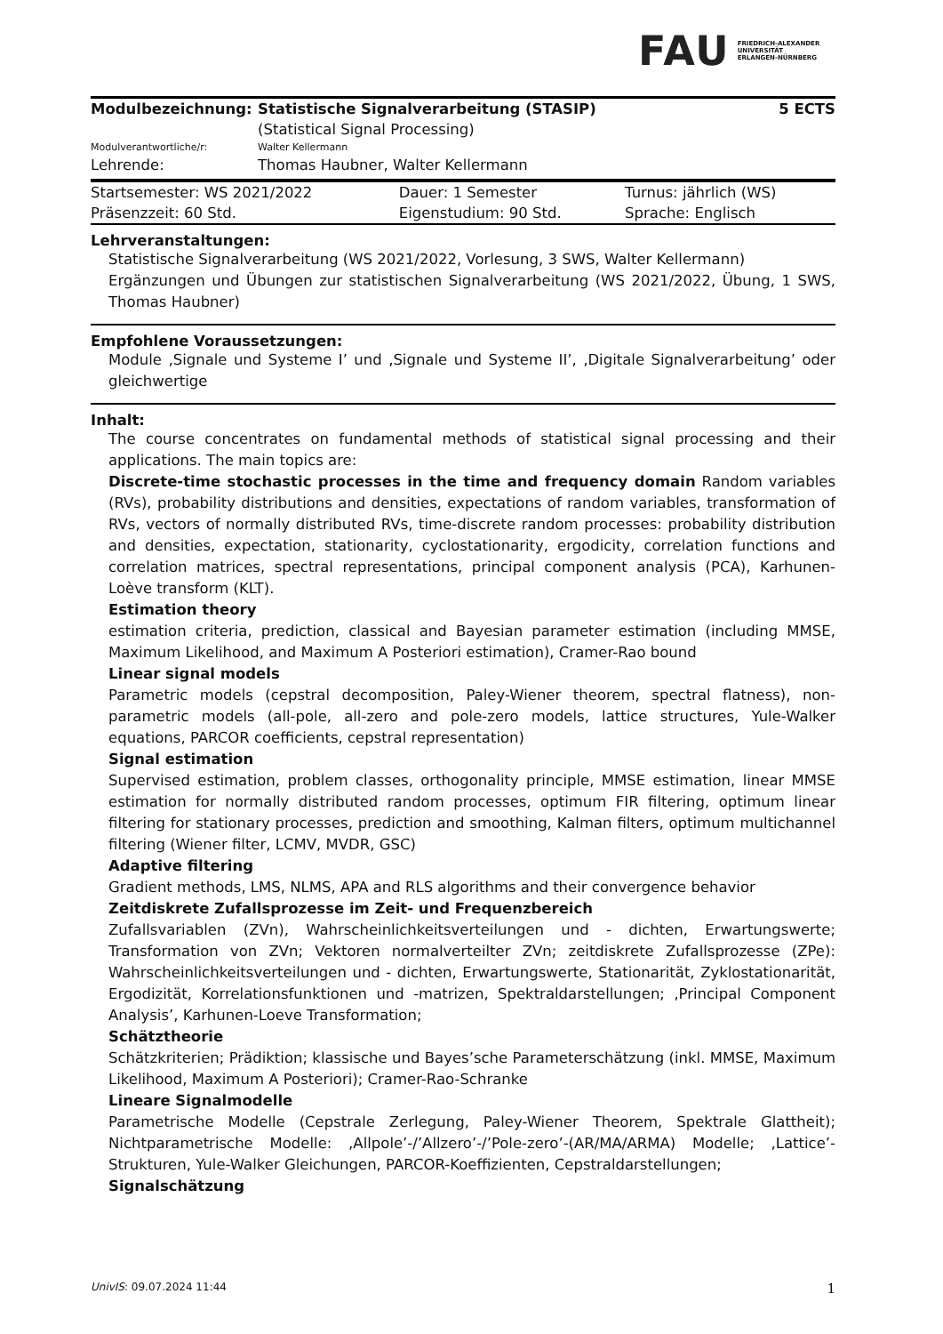FAU
FRIEDRICH-ALEXANDER
UNIVERSITÄT
ERLANGEN-NÜRNBERG
| Modulbezeichnung: | Statistische Signalverarbeitung (STASIP) | 5 ECTS |
| | (Statistical Signal Processing) | |
| Modulverantwortliche/r: | Walter Kellermann | |
| Lehrende: | Thomas Haubner, Walter Kellermann | |
| Startsemester: WS 2021/2022 | Dauer: 1 Semester | Turnus: jährlich (WS) |
| Präsenzzeit: 60 Std. | Eigenstudium: 90 Std. | Sprache: Englisch |
Lehrveranstaltungen:
Statistische Signalverarbeitung (WS 2021/2022, Vorlesung, 3 SWS, Walter Kellermann)
Ergänzungen und Übungen zur statistischen Signalverarbeitung (WS 2021/2022, Übung, 1 SWS, Thomas Haubner)
Empfohlene Voraussetzungen:
Module ‚Signale und Systeme I’ und ‚Signale und Systeme II’, ‚Digitale Signalverarbeitung’ oder gleichwertige
Inhalt:
The course concentrates on fundamental methods of statistical signal processing and their applications. The main topics are:
Discrete-time stochastic processes in the time and frequency domain Random variables (RVs), probability distributions and densities, expectations of random variables, transformation of RVs, vectors of normally distributed RVs, time-discrete random processes: probability distribution and densities, expectation, stationarity, cyclostationarity, ergodicity, correlation functions and correlation matrices, spectral representations, principal component analysis (PCA), Karhunen-Loève transform (KLT).
Estimation theory
estimation criteria, prediction, classical and Bayesian parameter estimation (including MMSE, Maximum Likelihood, and Maximum A Posteriori estimation), Cramer-Rao bound
Linear signal models
Parametric models (cepstral decomposition, Paley-Wiener theorem, spectral flatness), non-parametric models (all-pole, all-zero and pole-zero models, lattice structures, Yule-Walker equations, PARCOR coefficients, cepstral representation)
Signal estimation
Supervised estimation, problem classes, orthogonality principle, MMSE estimation, linear MMSE estimation for normally distributed random processes, optimum FIR filtering, optimum linear filtering for stationary processes, prediction and smoothing, Kalman filters, optimum multichannel filtering (Wiener filter, LCMV, MVDR, GSC)
Adaptive filtering
Gradient methods, LMS, NLMS, APA and RLS algorithms and their convergence behavior
Zeitdiskrete Zufallsprozesse im Zeit- und Frequenzbereich
Zufallsvariablen (ZVn), Wahrscheinlichkeitsverteilungen und - dichten, Erwartungswerte; Transformation von ZVn; Vektoren normalverteilter ZVn; zeitdiskrete Zufallsprozesse (ZPe): Wahrscheinlichkeitsverteilungen und - dichten, Erwartungswerte, Stationarität, Zyklostationarität, Ergodizität, Korrelationsfunktionen und -matrizen, Spektraldarstellungen; ‚Principal Component Analysis’, Karhunen-Loeve Transformation;
Schätztheorie
Schätzkriterien; Prädiktion; klassische und Bayes’sche Parameterschätzung (inkl. MMSE, Maximum Likelihood, Maximum A Posteriori); Cramer-Rao-Schranke
Lineare Signalmodelle
Parametrische Modelle (Cepstrale Zerlegung, Paley-Wiener Theorem, Spektrale Glattheit); Nichtparametrische Modelle: ‚Allpole’-/’Allzero’-/’Pole-zero’-(AR/MA/ARMA) Modelle; ‚Lattice’-Strukturen, Yule-Walker Gleichungen, PARCOR-Koeffizienten, Cepstraldarstellungen;
Signalschätzung
UnivIS: 09.07.2024 11:44 1